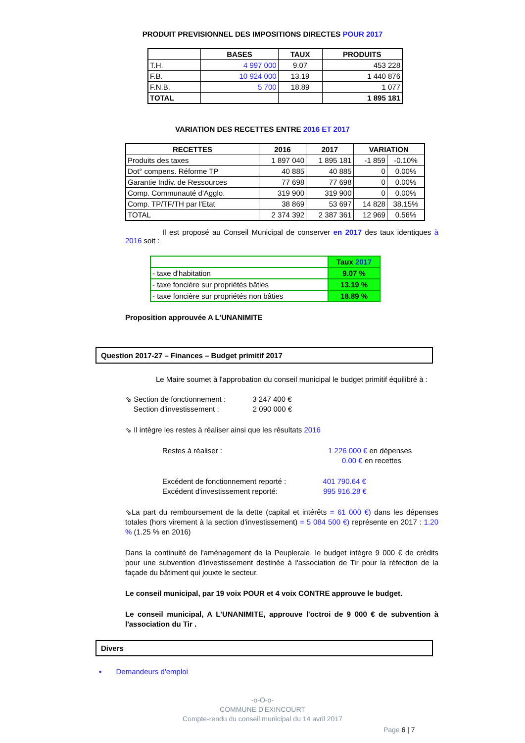PRODUIT PREVISIONNEL DES IMPOSITIONS DIRECTES POUR 2017
| | BASES | TAUX | PRODUITS |
| --- | --- | --- | --- |
| T.H. | 4 997 000 | 9.07 | 453 228 |
| F.B. | 10 924 000 | 13.19 | 1 440 876 |
| F.N.B. | 5 700 | 18.89 | 1 077 |
| TOTAL | | | 1 895 181 |
VARIATION DES RECETTES ENTRE 2016 ET 2017
| RECETTES | 2016 | 2017 | VARIATION | |
| --- | --- | --- | --- | --- |
| Produits des taxes | 1 897 040 | 1 895 181 | -1 859 | -0.10% |
| Dot° compens. Réforme TP | 40 885 | 40 885 | 0 | 0.00% |
| Garantie Indiv. de Ressources | 77 698 | 77 698 | 0 | 0.00% |
| Comp. Communauté d'Agglo. | 319 900 | 319 900 | 0 | 0.00% |
| Comp. TP/TF/TH par l'Etat | 38 869 | 53 697 | 14 828 | 38.15% |
| TOTAL | 2 374 392 | 2 387 361 | 12 969 | 0.56% |
Il est proposé au Conseil Municipal de conserver en 2017 des taux identiques à 2016 soit :
| | Taux 2017 |
| - taxe d'habitation | 9.07 % |
| - taxe foncière sur propriétés bâties | 13.19 % |
| - taxe foncière sur propriétés non bâties | 18.89 % |
Proposition approuvée A L'UNANIMITE
Question 2017-27 – Finances – Budget primitif 2017
Le Maire soumet à l'approbation du conseil municipal le budget primitif équilibré à :
⇘ Section de fonctionnement : 3 247 400 €
Section d'investissement : 2 090 000 €
⇘ Il intègre les restes à réaliser ainsi que les résultats 2016
Restes à réaliser : 1 226 000 € en dépenses
0.00 € en recettes
Excédent de fonctionnement reporté : 401 790.64 €
Excédent d'investissement reporté: 995 916.28 €
⇘La part du remboursement de la dette (capital et intérêts = 61 000 €) dans les dépenses totales (hors virement à la section d'investissement) = 5 084 500 €) représente en 2017 : 1.20 % (1.25 % en 2016)
Dans la continuité de l'aménagement de la Peupleraie, le budget intègre 9 000 € de crédits pour une subvention d'investissement destinée à l'association de Tir pour la réfection de la façade du bâtiment qui jouxte le secteur.
Le conseil municipal, par 19 voix POUR et 4 voix CONTRE approuve le budget.
Le conseil municipal, A L'UNANIMITE, approuve l'octroi de 9 000 € de subvention à l'association du Tir .
Divers
▪ Demandeurs d'emploi
-o-O-o-
COMMUNE D'EXINCOURT
Compte-rendu du conseil municipal du 14 avril 2017
Page 6 | 7